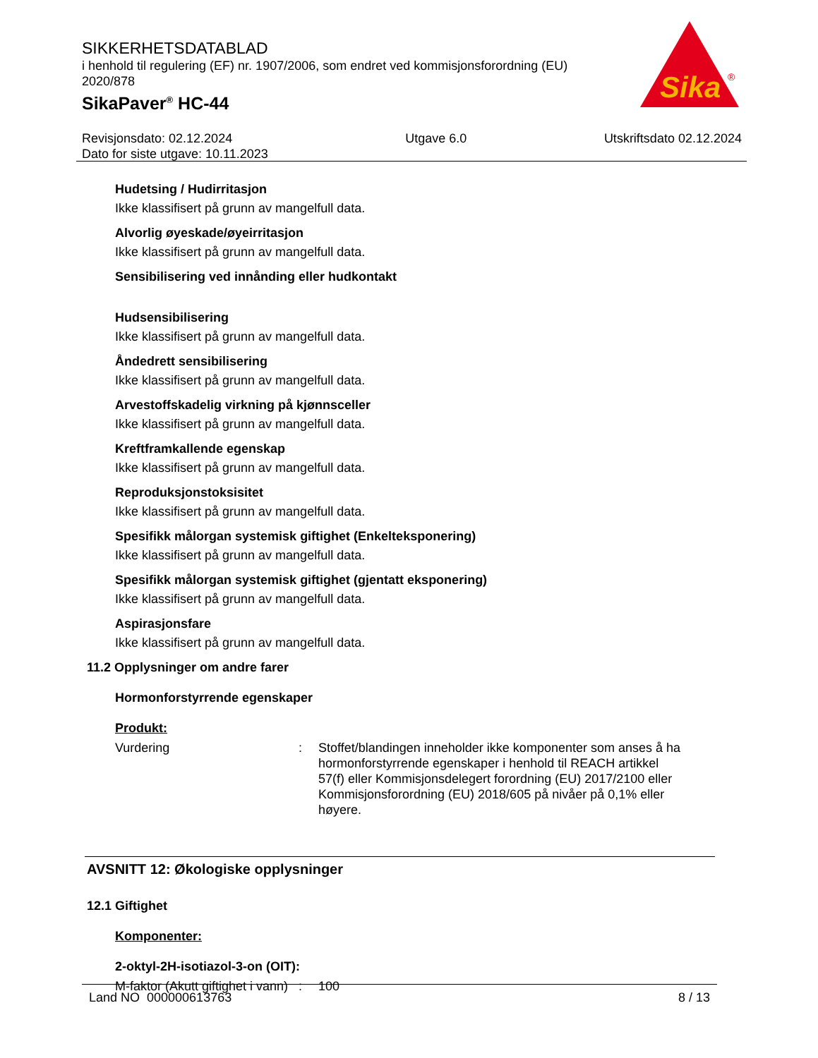SIKKERHETSDATABLAD
i henhold til regulering (EF) nr. 1907/2006, som endret ved kommisjonsforordning (EU) 2020/878
SikaPaver<sup>®</sup> HC-44
Sika
®
Revisjonsdato: 02.12.2024
Dato for siste utgave: 10.11.2023
Utgave 6.0 Utskriftsdato 02.12.2024
Hudetsing / Hudirritasjon
Ikke klassifisert på grunn av mangelfull data.
Alvorlig øyeskade/øyeirritasjon
Ikke klassifisert på grunn av mangelfull data.
Sensibilisering ved innånding eller hudkontakt
Hudsensibilisering
Ikke klassifisert på grunn av mangelfull data.
Åndedrett sensibilisering
Ikke klassifisert på grunn av mangelfull data.
Arvestoffskadelig virkning på kjønnsceller
Ikke klassifisert på grunn av mangelfull data.
Kreftframkallende egenskap
Ikke klassifisert på grunn av mangelfull data.
Reproduksjonstoksisitet
Ikke klassifisert på grunn av mangelfull data.
Spesifikk målorgan systemisk giftighet (Enkelteksponering)
Ikke klassifisert på grunn av mangelfull data.
Spesifikk målorgan systemisk giftighet (gjentatt eksponering)
Ikke klassifisert på grunn av mangelfull data.
Aspirasjonsfare
Ikke klassifisert på grunn av mangelfull data.
11.2 Opplysninger om andre farer
Hormonforstyrrende egenskaper
Produkt:
Vurdering : Stoffet/blandingen inneholder ikke komponenter som anses å ha hormonforstyrrende egenskaper i henhold til REACH artikkel 57(f) eller Kommisjonsdelegert forordning (EU) 2017/2100 eller Kommisjonsforordning (EU) 2018/605 på nivåer på 0,1% eller høyere.
AVSNITT 12: Økologiske opplysninger
12.1 Giftighet
Komponenter:
2-oktyl-2H-isotiazol-3-on (OIT):
M-faktor (Akutt giftighet i vann)
: 100
Land NO 000000613763 8 / 13